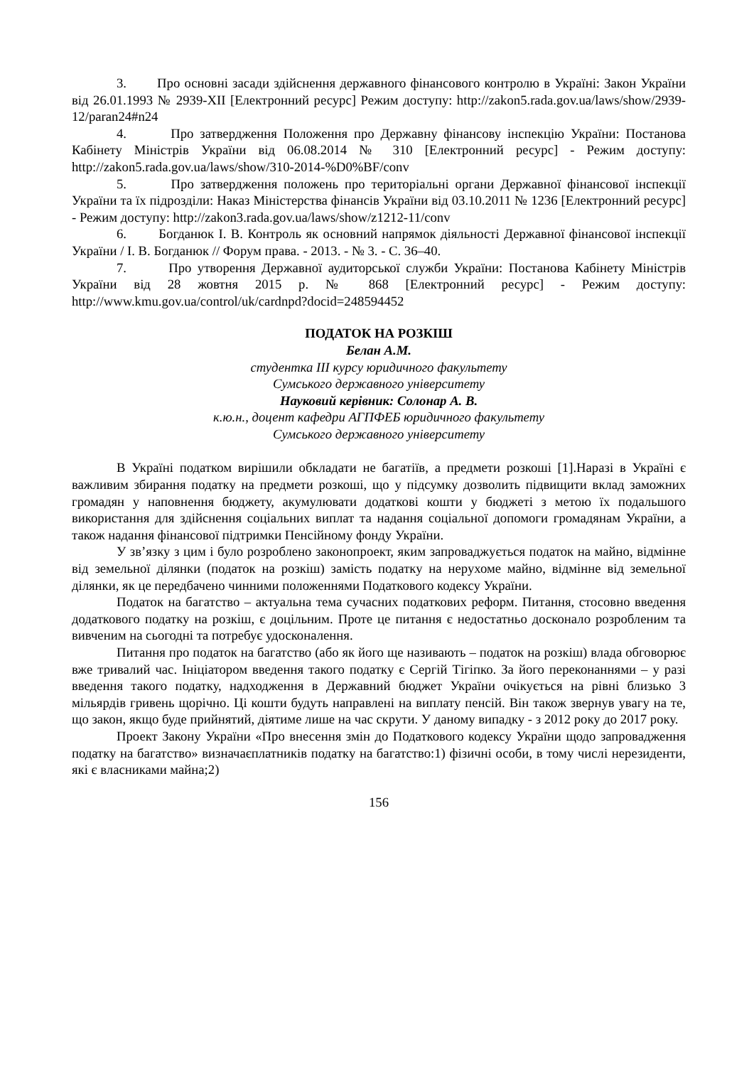3. Про основні засади здійснення державного фінансового контролю в Україні: Закон України від 26.01.1993 № 2939-XII [Електронний ресурс] Режим доступу: http://zakon5.rada.gov.ua/laws/show/2939-12/paran24#n24
4. Про затвердження Положення про Державну фінансову інспекцію України: Постанова Кабінету Міністрів України від 06.08.2014 № 310 [Електронний ресурс] - Режим доступу: http://zakon5.rada.gov.ua/laws/show/310-2014-%D0%BF/conv
5. Про затвердження положень про територіальні органи Державної фінансової інспекції України та їх підрозділи: Наказ Міністерства фінансів України від 03.10.2011 № 1236 [Електронний ресурс] - Режим доступу: http://zakon3.rada.gov.ua/laws/show/z1212-11/conv
6. Богданюк І. В. Контроль як основний напрямок діяльності Державної фінансової інспекції України / І. В. Богданюк // Форум права. - 2013. - № 3. - С. 36–40.
7. Про утворення Державної аудиторської служби України: Постанова Кабінету Міністрів України від 28 жовтня 2015 р. № 868 [Електронний ресурс] - Режим доступу: http://www.kmu.gov.ua/control/uk/cardnpd?docid=248594452
ПОДАТОК НА РОЗКІШ
Белан А.М.
студентка ІІІ курсу юридичного факультету
Сумського державного університету
Науковий керівник: Солонар А. В.
к.ю.н., доцент кафедри АГПФЕБ юридичного факультету
Сумського державного університету
В Україні податком вирішили обкладати не багатіїв, а предмети розкоші [1].Наразі в Україні є важливим збирання податку на предмети розкоші, що у підсумку дозволить підвищити вклад заможних громадян у наповнення бюджету, акумулювати додаткові кошти у бюджеті з метою їх подальшого використання для здійснення соціальних виплат та надання соціальної допомоги громадянам України, а також надання фінансової підтримки Пенсійному фонду України.
У зв’язку з цим і було розроблено законопроект, яким запроваджується податок на майно, відмінне від земельної ділянки (податок на розкіш) замість податку на нерухоме майно, відмінне від земельної ділянки, як це передбачено чинними положеннями Податкового кодексу України.
Податок на багатство – актуальна тема сучасних податкових реформ. Питання, стосовно введення додаткового податку на розкіш, є доцільним. Проте це питання є недостатньо досконало розробленим та вивченим на сьогодні та потребує удосконалення.
Питання про податок на багатство (або як його ще називають – податок на розкіш) влада обговорює вже тривалий час. Ініціатором введення такого податку є Сергій Тігіпко. За його переконаннями – у разі введення такого податку, надходження в Державний бюджет України очікується на рівні близько 3 мільярдів гривень щорічно. Ці кошти будуть направлені на виплату пенсій. Він також звернув увагу на те, що закон, якщо буде прийнятий, діятиме лише на час скрути. У даному випадку - з 2012 року до 2017 року.
Проект Закону України «Про внесення змін до Податкового кодексу України щодо запровадження податку на багатство» визначаєплатників податку на багатство:1) фізичні особи, в тому числі нерезиденти, які є власниками майна;2)
156